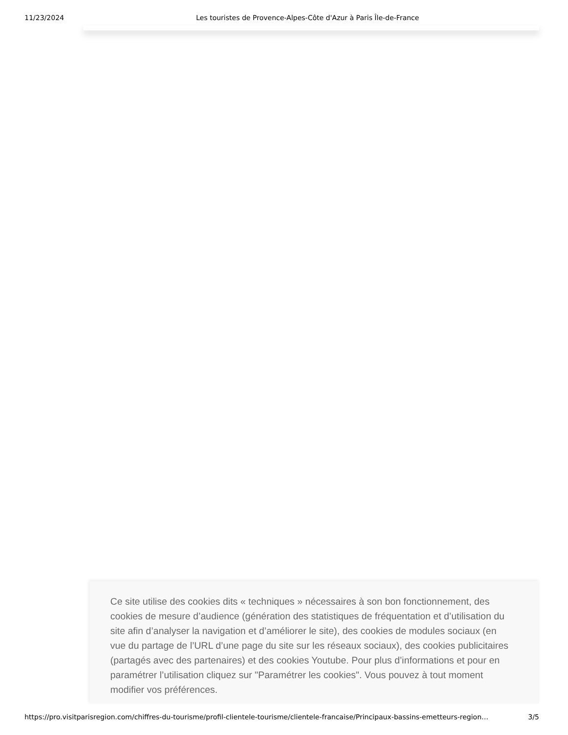11/23/2024 Les touristes de Provence-Alpes-Côte d'Azur à Paris Île-de-France
Ce site utilise des cookies dits « techniques » nécessaires à son bon fonctionnement, des cookies de mesure d’audience (génération des statistiques de fréquentation et d’utilisation du site afin d’analyser la navigation et d’améliorer le site), des cookies de modules sociaux (en vue du partage de l’URL d’une page du site sur les réseaux sociaux), des cookies publicitaires (partagés avec des partenaires) et des cookies Youtube. Pour plus d’informations et pour en paramétrer l’utilisation cliquez sur "Paramétrer les cookies". Vous pouvez à tout moment modifier vos préférences.
https://pro.visitparisregion.com/chiffres-du-tourisme/profil-clientele-tourisme/clientele-francaise/Principaux-bassins-emetteurs-region… 3/5